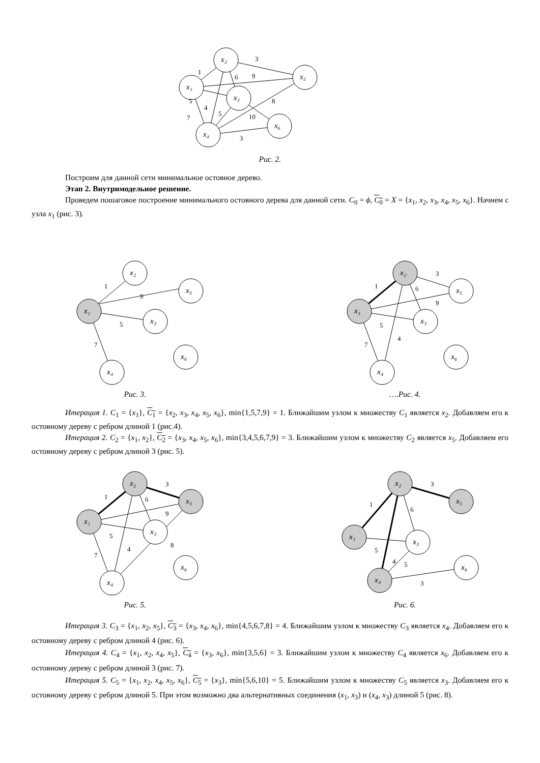x₂
x₁
x₅
x₃
x₄
x₆
3
1
6
9
5
4
5
7
8
10
3
Рис. 2.
Построим для данной сети минимальное остовное дерево.
Этап 2. Внутримодельное решение.
Проведем пошаговое построение минимального остовного дерева для данной сети. C<sub>0</sub> = ϕ, C<sub>0</sub> = X = {x<sub>1</sub>, x<sub>2</sub>, x<sub>3</sub>, x<sub>4</sub>, x<sub>5</sub>, x<sub>6</sub>}. Начнем с узла x<sub>1</sub> (рис. 3).
x₁
x₂
x₅
x₃
x₄
x₆
1
9
5
7
Рис. 3.
x₁
x₂
x₅
x₃
x₄
x₆
1
3
6
9
5
4
7
….Рис. 4.
Итерация 1. C<sub>1</sub> = {x<sub>1</sub>}, C<sub>1</sub> = {x<sub>2</sub>, x<sub>3</sub>, x<sub>4</sub>, x<sub>5</sub>, x<sub>6</sub>}, min{1,5,7,9} = 1. Ближайшим узлом к множеству C<sub>1</sub> является x<sub>2</sub>. Добавляем его к остовному дереву с ребром длиной 1 (рис.4).
Итерация 2. C<sub>2</sub> = {x<sub>1</sub>, x<sub>2</sub>}, C<sub>2</sub> = {x<sub>3</sub>, x<sub>4</sub>, x<sub>5</sub>, x<sub>6</sub>}, min{3,4,5,6,7,9} = 3. Ближайшим узлом к множеству C<sub>2</sub> является x<sub>5</sub>. Добавляем его остовному дереву с ребром длиной 3 (рис. 5).
x₁
x₂
x₅
x₃
x₄
x₆
1
3
6
9
5
4
7
8
Рис. 5.
x₁
x₂
x₅
x₃
x₄
x₆
1
3
6
5
4
5
3
Рис. 6.
Итерация 3. C<sub>3</sub> = {x<sub>1</sub>, x<sub>2</sub>, x<sub>5</sub>}, C<sub>3</sub> = {x<sub>3</sub>, x<sub>4</sub>, x<sub>6</sub>}, min{4,5,6,7,8} = 4. Ближайшим узлом к множеству C<sub>3</sub> является x<sub>4</sub>. Добавляем его к остовному дереву с ребром длиной 4 (рис. 6).
Итерация 4. C<sub>4</sub> = {x<sub>1</sub>, x<sub>2</sub>, x<sub>4</sub>, x<sub>5</sub>}, C<sub>4</sub> = {x<sub>3</sub>, x<sub>6</sub>}, min{3,5,6} = 3. Ближайшим узлом к множеству C<sub>4</sub> является x<sub>6</sub>. Добавляем его к остовному дереву с ребром длиной 3 (рис. 7).
Итерация 5. C<sub>5</sub> = {x<sub>1</sub>, x<sub>2</sub>, x<sub>4</sub>, x<sub>5</sub>, x<sub>6</sub>}, C<sub>5</sub> = {x<sub>3</sub>}, min{5,6,10} = 5. Ближайшим узлом к множеству C<sub>5</sub> является x<sub>3</sub>. Добавляем его к остовному дереву с ребром длиной 5. При этом возможно два альтернативных соединения (x<sub>1</sub>, x<sub>3</sub>) и (x<sub>4</sub>, x<sub>3</sub>) длиной 5 (рис. 8).